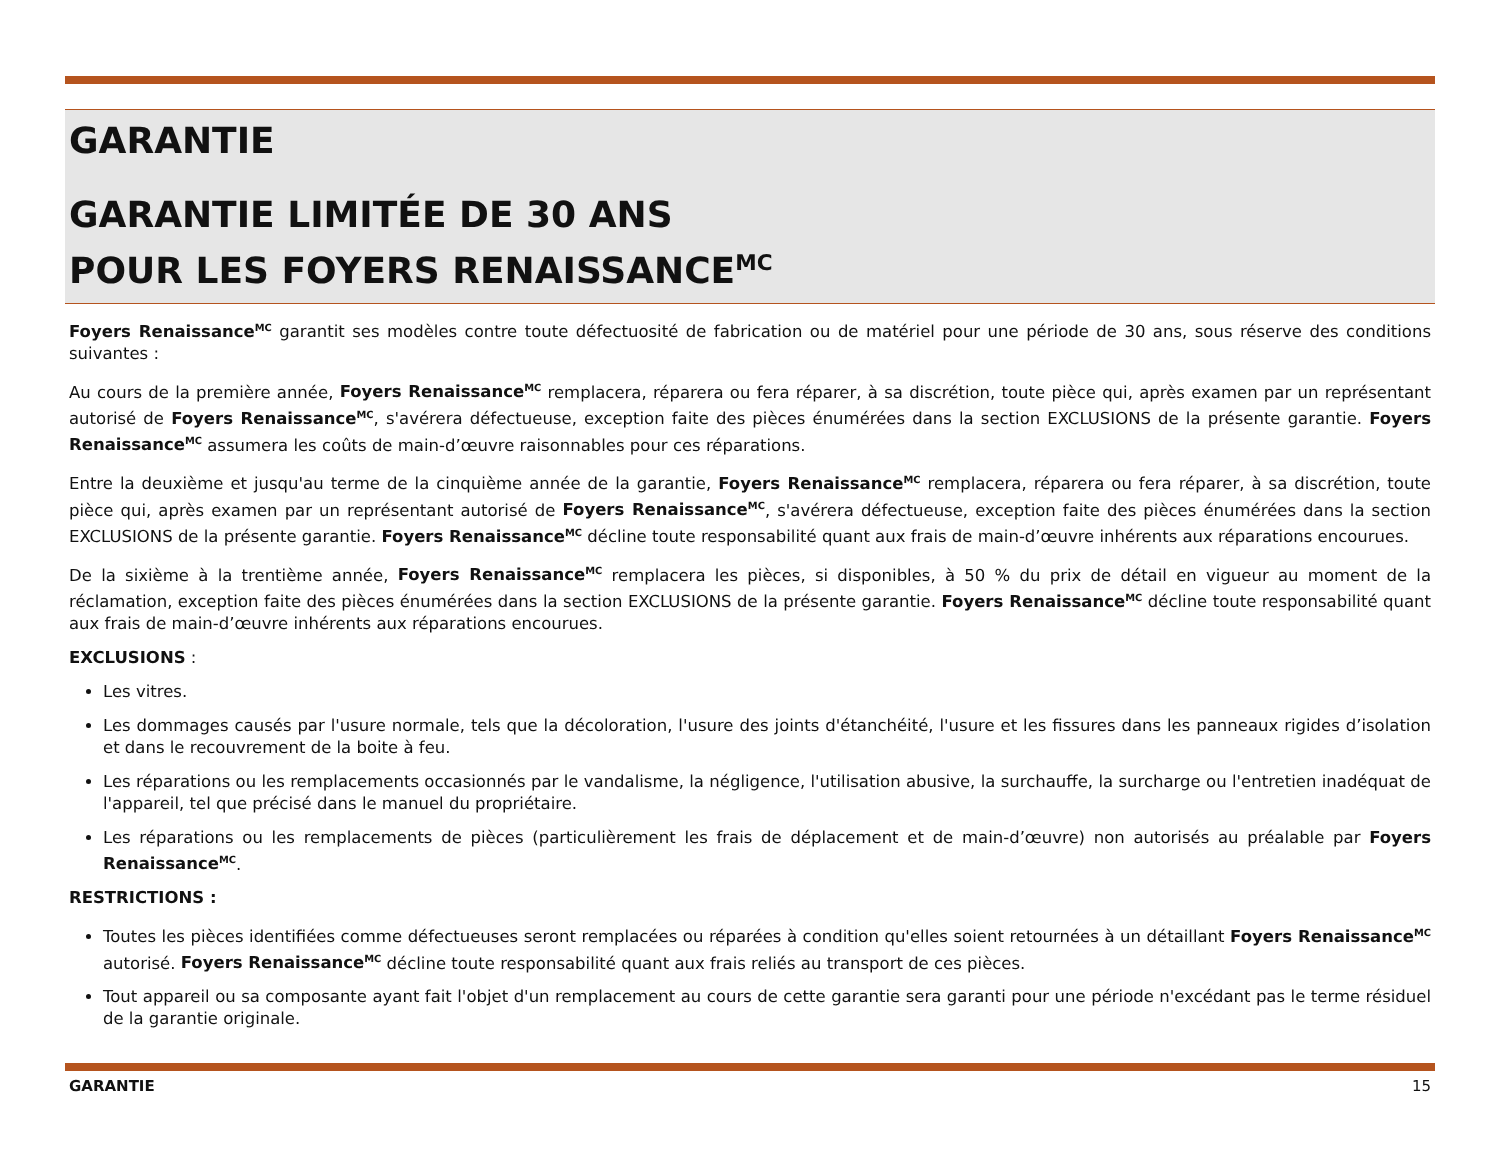GARANTIE
GARANTIE LIMITÉE DE 30 ANS
POUR LES FOYERS RENAISSANCE<sup>MC</sup>
Foyers Renaissance<sup>MC</sup> garantit ses modèles contre toute défectuosité de fabrication ou de matériel pour une période de 30 ans, sous réserve des conditions suivantes :
Au cours de la première année, Foyers Renaissance<sup>MC</sup> remplacera, réparera ou fera réparer, à sa discrétion, toute pièce qui, après examen par un représentant autorisé de Foyers Renaissance<sup>MC</sup>, s'avérera défectueuse, exception faite des pièces énumérées dans la section EXCLUSIONS de la présente garantie. Foyers Renaissance<sup>MC</sup> assumera les coûts de main-d’œuvre raisonnables pour ces réparations.
Entre la deuxième et jusqu'au terme de la cinquième année de la garantie, Foyers Renaissance<sup>MC</sup> remplacera, réparera ou fera réparer, à sa discrétion, toute pièce qui, après examen par un représentant autorisé de Foyers Renaissance<sup>MC</sup>, s'avérera défectueuse, exception faite des pièces énumérées dans la section EXCLUSIONS de la présente garantie. Foyers Renaissance<sup>MC</sup> décline toute responsabilité quant aux frais de main-d’œuvre inhérents aux réparations encourues.
De la sixième à la trentième année, Foyers Renaissance<sup>MC</sup> remplacera les pièces, si disponibles, à 50 % du prix de détail en vigueur au moment de la réclamation, exception faite des pièces énumérées dans la section EXCLUSIONS de la présente garantie. Foyers Renaissance<sup>MC</sup> décline toute responsabilité quant aux frais de main-d’œuvre inhérents aux réparations encourues.
EXCLUSIONS :
Les vitres.
Les dommages causés par l'usure normale, tels que la décoloration, l'usure des joints d'étanchéité, l'usure et les fissures dans les panneaux rigides d’isolation et dans le recouvrement de la boite à feu.
Les réparations ou les remplacements occasionnés par le vandalisme, la négligence, l'utilisation abusive, la surchauffe, la surcharge ou l'entretien inadéquat de l'appareil, tel que précisé dans le manuel du propriétaire.
Les réparations ou les remplacements de pièces (particulièrement les frais de déplacement et de main-d’œuvre) non autorisés au préalable par Foyers Renaissance<sup>MC</sup>.
RESTRICTIONS :
Toutes les pièces identifiées comme défectueuses seront remplacées ou réparées à condition qu'elles soient retournées à un détaillant Foyers Renaissance<sup>MC</sup> autorisé. Foyers Renaissance<sup>MC</sup> décline toute responsabilité quant aux frais reliés au transport de ces pièces.
Tout appareil ou sa composante ayant fait l'objet d'un remplacement au cours de cette garantie sera garanti pour une période n'excédant pas le terme résiduel de la garantie originale.
GARANTIE 15